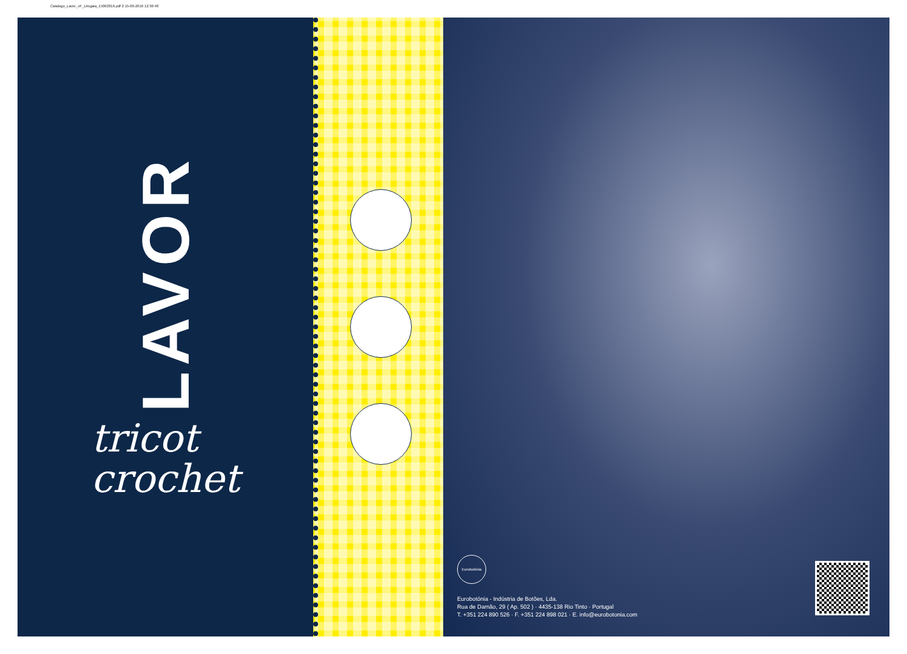Catalogo_Lavor_vF_Litogaia_15062016.pdf 2 15-06-2016 12:36:48
LAVOR
tricot
crochet
Eurobotónia
Eurobotónia - Indústria de Botões, Lda.
Rua de Damão, 29 ( Ap. 502 ) · 4435-138 Rio Tinto · Portugal
T. +351 224 890 526 · F. +351 224 898 021 · E. info@eurobotonia.com